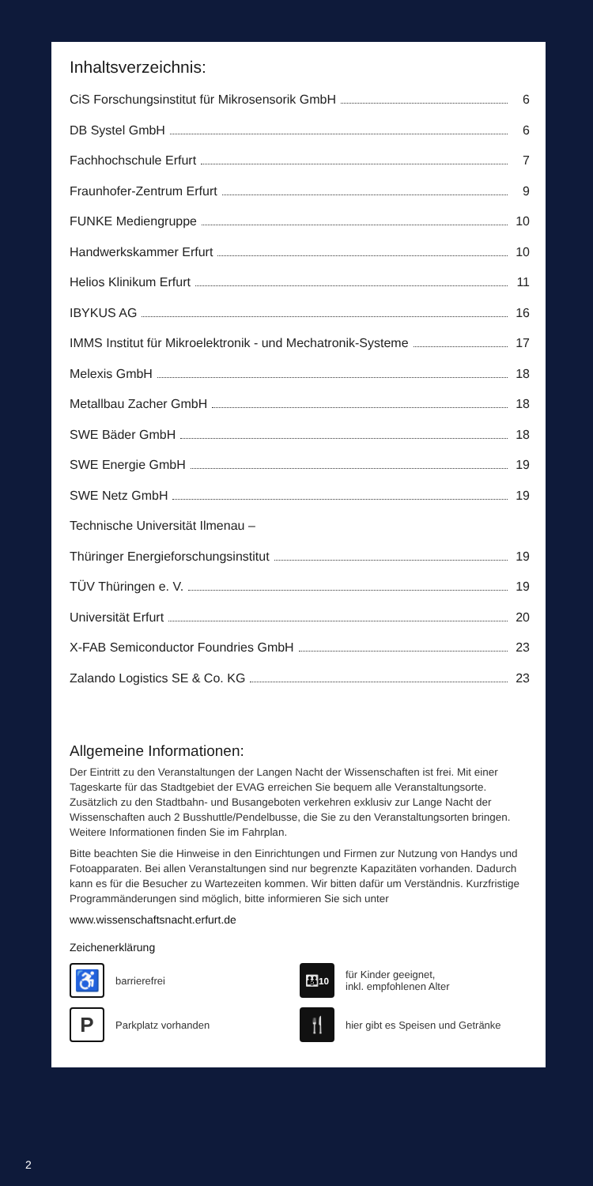Inhaltsverzeichnis:
CiS Forschungsinstitut für Mikrosensorik GmbH 6
DB Systel GmbH 6
Fachhochschule Erfurt 7
Fraunhofer-Zentrum Erfurt 9
FUNKE Mediengruppe 10
Handwerkskammer Erfurt 10
Helios Klinikum Erfurt 11
IBYKUS AG 16
IMMS Institut für Mikroelektronik - und Mechatronik-Systeme 17
Melexis GmbH 18
Metallbau Zacher GmbH 18
SWE Bäder GmbH 18
SWE Energie GmbH 19
SWE Netz GmbH 19
Technische Universität Ilmenau –
Thüringer Energieforschungsinstitut 19
TÜV Thüringen e. V. 19
Universität Erfurt 20
X-FAB Semiconductor Foundries GmbH 23
Zalando Logistics SE & Co. KG 23
Allgemeine Informationen:
Der Eintritt zu den Veranstaltungen der Langen Nacht der Wissenschaften ist frei. Mit einer Tageskarte für das Stadtgebiet der EVAG erreichen Sie bequem alle Veranstaltungsorte. Zusätzlich zu den Stadtbahn- und Busangeboten verkehren exklusiv zur Lange Nacht der Wissenschaften auch 2 Busshuttle/Pendelbusse, die Sie zu den Veranstaltungsorten bringen. Weitere Informationen finden Sie im Fahrplan.
Bitte beachten Sie die Hinweise in den Einrichtungen und Firmen zur Nutzung von Handys und Fotoapparaten. Bei allen Veranstaltungen sind nur begrenzte Kapazitäten vorhanden. Dadurch kann es für die Besucher zu Wartezeiten kommen. Wir bitten dafür um Verständnis. Kurzfristige Programmänderungen sind möglich, bitte informieren Sie sich unter
www.wissenschaftsnacht.erfurt.de
Zeichenerklärung
♿
barrierefrei
👪<sup>10</sup>
für Kinder geeignet,
inkl. empfohlenen Alter
P
Parkplatz vorhanden
🍴
hier gibt es Speisen und Getränke
2